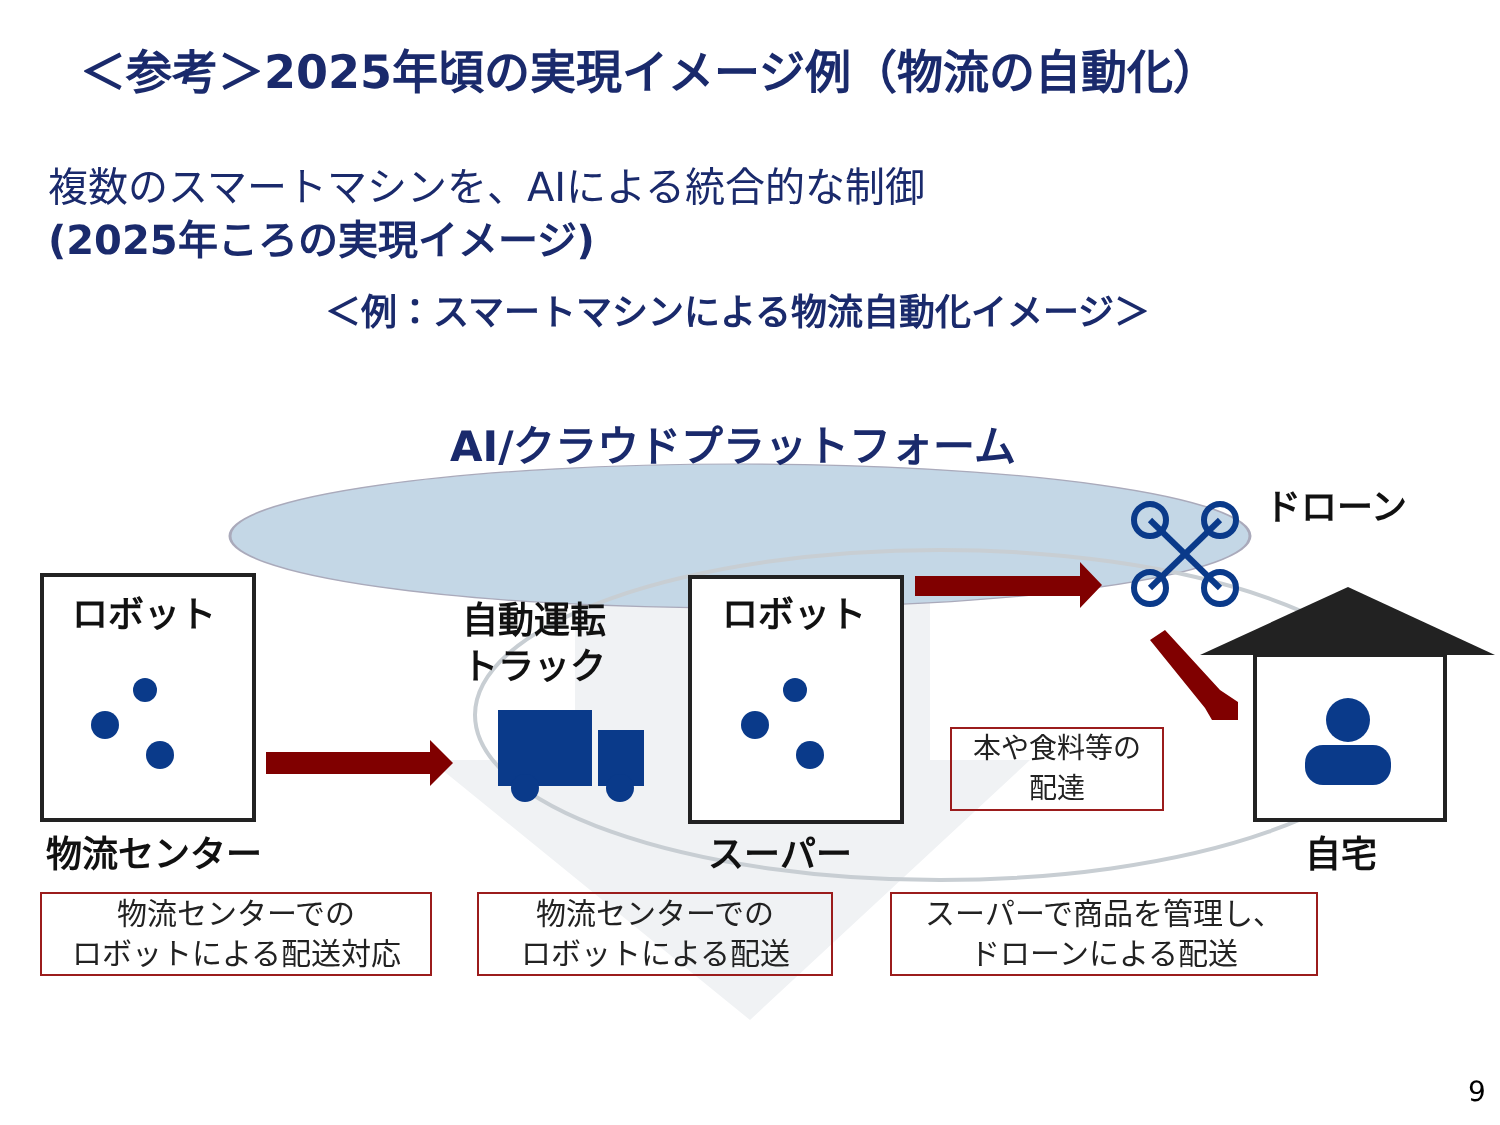＜参考＞2025年頃の実現イメージ例（物流の自動化）
複数のスマートマシンを、AIによる統合的な制御
(2025年ころの実現イメージ)
＜例：スマートマシンによる物流自動化イメージ＞
AI/クラウドプラットフォーム
ドローン
ロボット ロボット
自動運転
トラック
本や食料等の
配達
物流センター スーパー 自宅
物流センターでの
ロボットによる配送対応
物流センターでの
ロボットによる配送
スーパーで商品を管理し、
ドローンによる配送
9